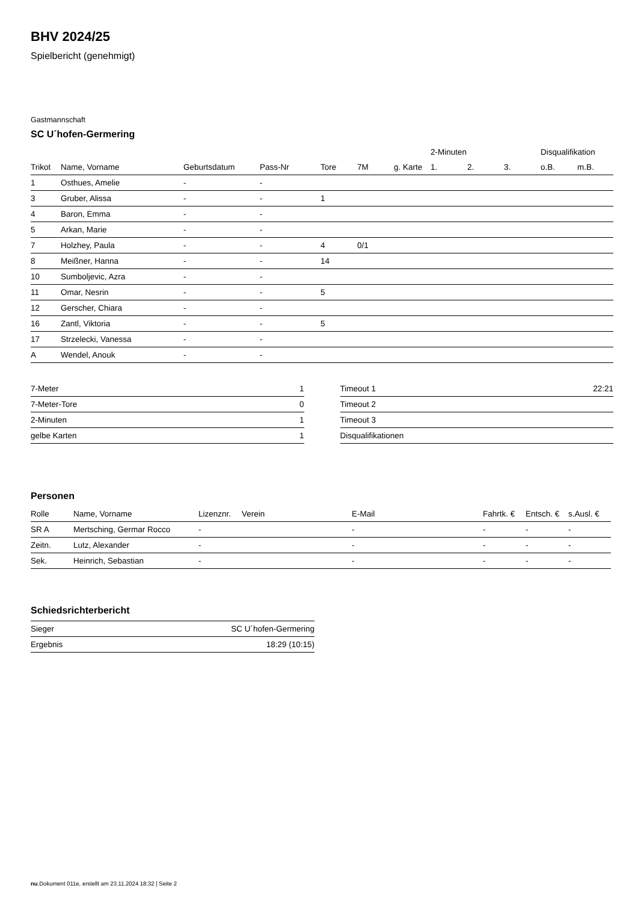BHV 2024/25
Spielbericht (genehmigt)
Gastmannschaft
SC U´hofen-Germering
| | | | | | | | 2-Minuten | | | Disqualifikation | |
| --- | --- | --- | --- | --- | --- | --- | --- | --- | --- | --- | --- |
| Trikot | Name, Vorname | Geburtsdatum | Pass-Nr | Tore | 7M | g. Karte | 1. | 2. | 3. | o.B. | m.B. |
| 1 | Osthues, Amelie | - | - | | | | | | | | |
| 3 | Gruber, Alissa | - | - | 1 | | | | | | | |
| 4 | Baron, Emma | - | - | | | | | | | | |
| 5 | Arkan, Marie | - | - | | | | | | | | |
| 7 | Holzhey, Paula | - | - | 4 | 0/1 | | | | | | |
| 8 | Meißner, Hanna | - | - | 14 | | | | | | | |
| 10 | Sumboljevic, Azra | - | - | | | | | | | | |
| 11 | Omar, Nesrin | - | - | 5 | | | | | | | |
| 12 | Gerscher, Chiara | - | - | | | | | | | | |
| 16 | Zantl, Viktoria | - | - | 5 | | | | | | | |
| 17 | Strzelecki, Vanessa | - | - | | | | | | | | |
| A | Wendel, Anouk | - | - | | | | | | | | |
| 7-Meter | 1 |
| 7-Meter-Tore | 0 |
| 2-Minuten | 1 |
| gelbe Karten | 1 |
| Timeout 1 | 22:21 |
| Timeout 2 | |
| Timeout 3 | |
| Disqualifikationen | |
Personen
| Rolle | Name, Vorname | Lizenznr. | Verein | E-Mail | Fahrtk. € | Entsch. € | s.Ausl. € |
| --- | --- | --- | --- | --- | --- | --- | --- |
| SR A | Mertsching, Germar Rocco | - | | - | - | - | - |
| Zeitn. | Lutz, Alexander | - | | - | - | - | - |
| Sek. | Heinrich, Sebastian | - | | - | - | - | - |
Schiedsrichterbericht
| Sieger | SC U´hofen-Germering |
| Ergebnis | 18:29 (10:15) |
nu.Dokument 011e, erstellt am 23.11.2024 18:32 | Seite 2